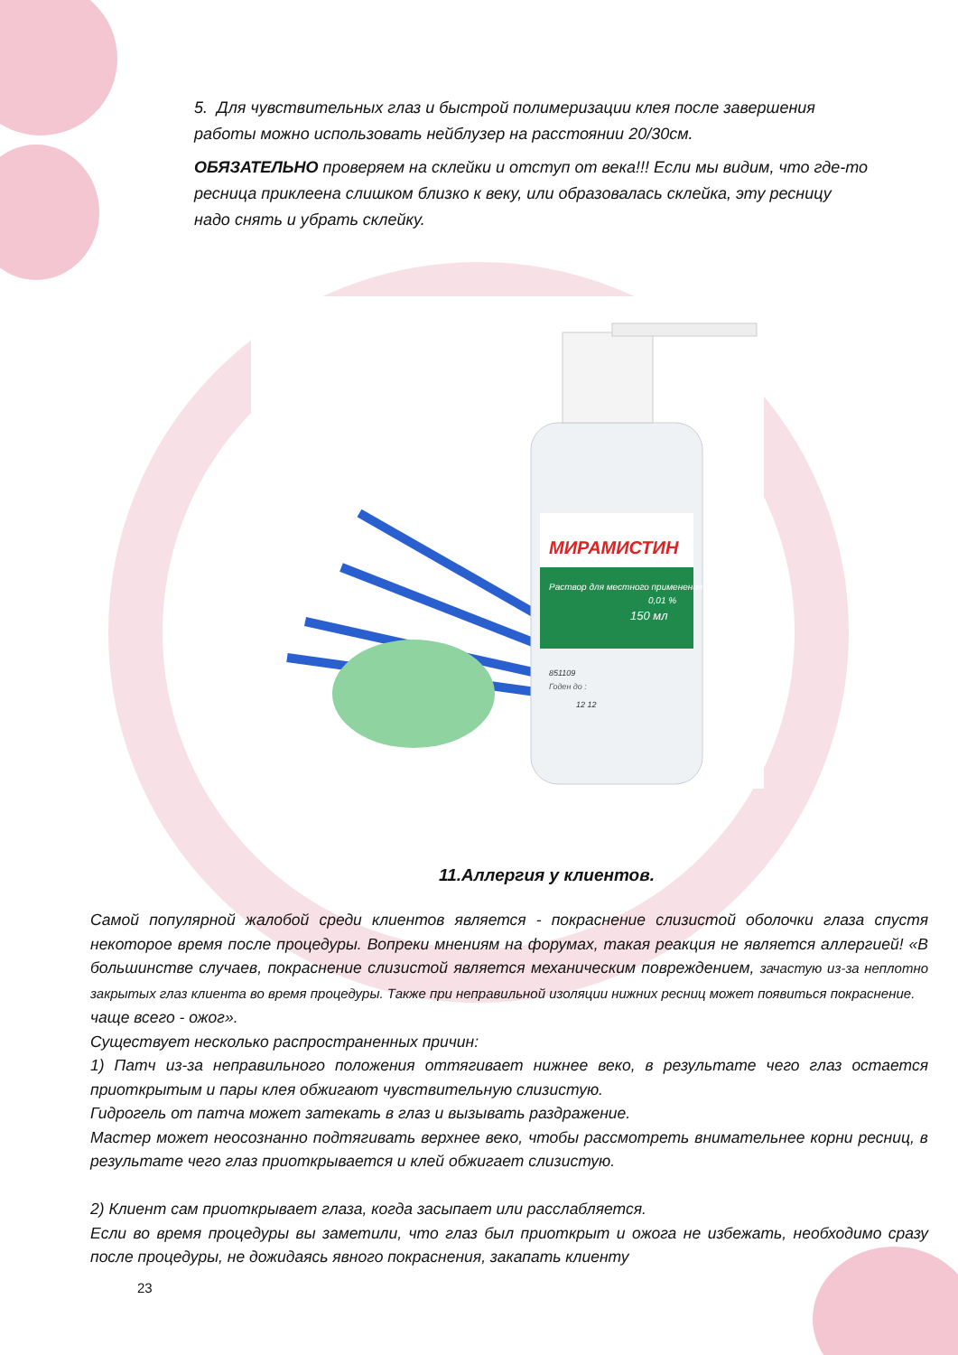5. Для чувствительных глаз и быстрой полимеризации клея после завершения работы можно использовать нейблузер на расстоянии 20/30см.
ОБЯЗАТЕЛЬНО проверяем на склейки и отступ от века!!! Если мы видим, что где-то ресница приклеена слишком близко к веку, или образовалась склейка, эту ресницу надо снять и убрать склейку.
МИРАМИСТИН
Раствор для местного применения
0,01 %
150 мл
851109
Годен до :
12 12
11.Аллергия у клиентов.
Самой популярной жалобой среди клиентов является - покраснение слизистой оболочки глаза спустя некоторое время после процедуры. Вопреки мнениям на форумах, такая реакция не является аллергией! «В большинстве случаев, покраснение слизистой является механическим повреждением, зачастую из-за неплотно закрытых глаз клиента во время процедуры. Также при неправильной изоляции нижних ресниц может появиться покраснение.
чаще всего - ожог».
Существует несколько распространенных причин:
1) Патч из-за неправильного положения оттягивает нижнее веко, в результате чего глаз остается приоткрытым и пары клея обжигают чувствительную слизистую.
Гидрогель от патча может затекать в глаз и вызывать раздражение.
Мастер может неосознанно подтягивать верхнее веко, чтобы рассмотреть внимательнее корни ресниц, в результате чего глаз приоткрывается и клей обжигает слизистую.
2) Клиент сам приоткрывает глаза, когда засыпает или расслабляется.
Если во время процедуры вы заметили, что глаз был приоткрыт и ожога не избежать, необходимо сразу после процедуры, не дожидаясь явного покраснения, закапать клиенту
23